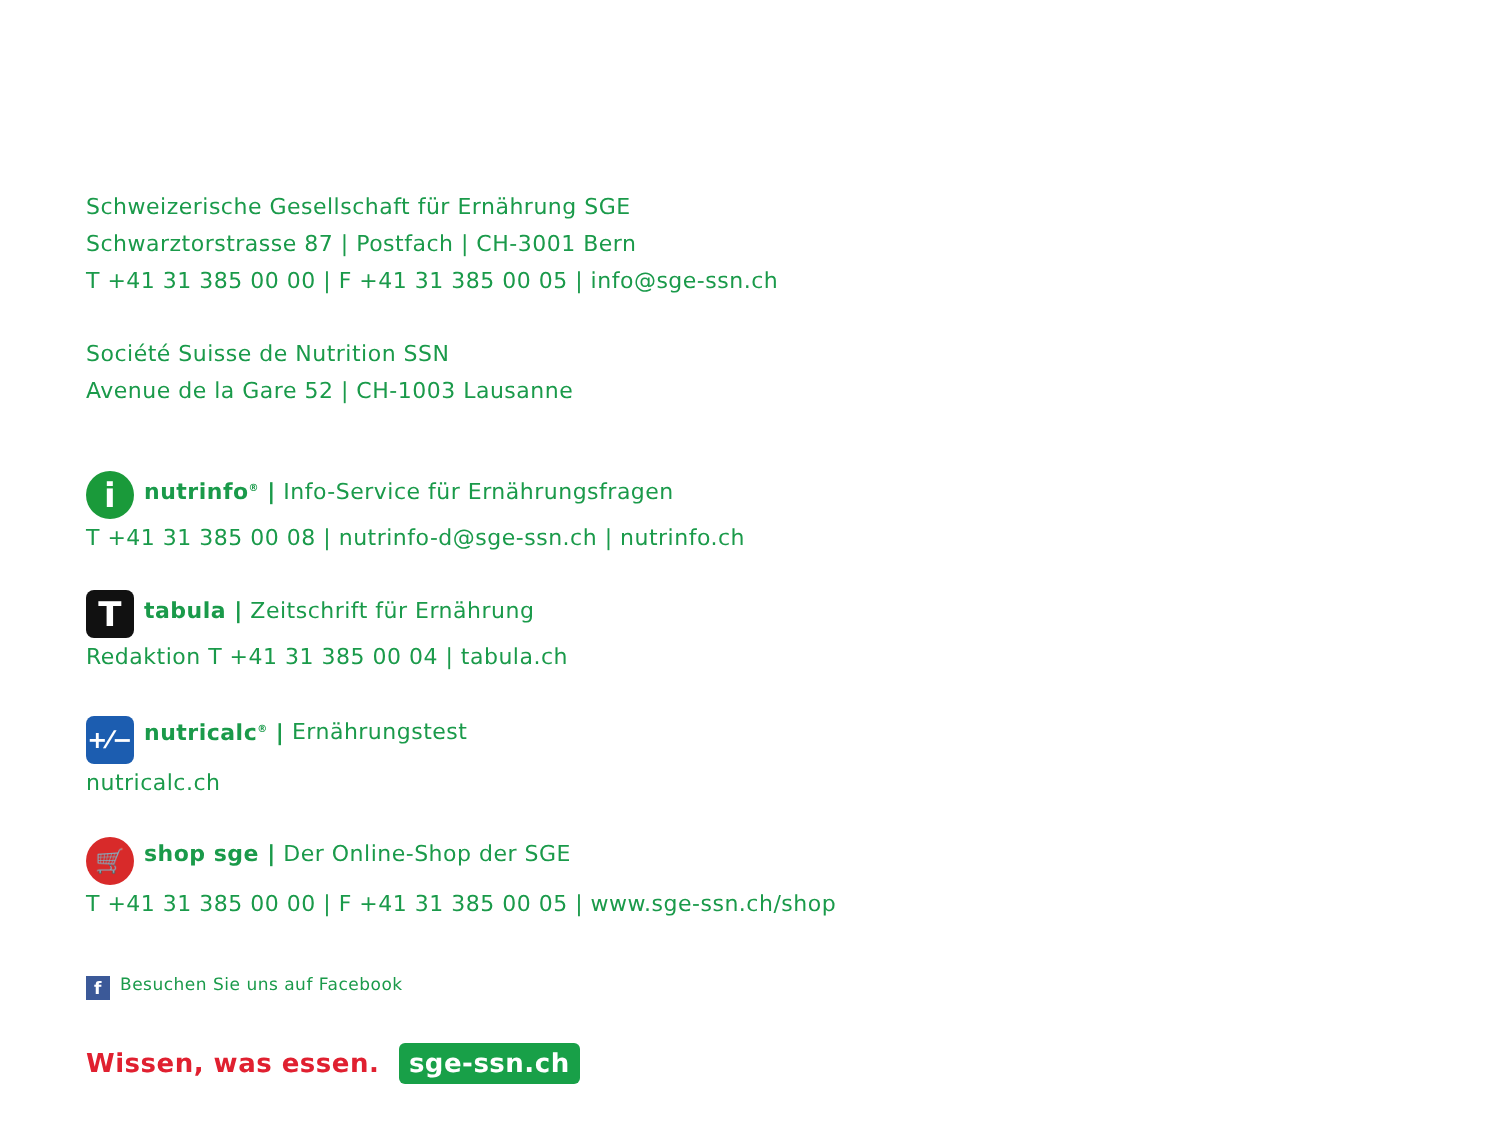Schweizerische Gesellschaft für Ernährung SGE
Schwarztorstrasse 87 | Postfach | CH-3001 Bern
T +41 31 385 00 00 | F +41 31 385 00 05 | info@sge-ssn.ch
Société Suisse de Nutrition SSN
Avenue de la Gare 52 | CH-1003 Lausanne
inutrinfo<sup>®</sup> | Info-Service für Ernährungsfragen
T +41 31 385 00 08 | nutrinfo-d@sge-ssn.ch | nutrinfo.ch
Ttabula | Zeitschrift für Ernährung
Redaktion T +41 31 385 00 04 | tabula.ch
+⁄− nutricalc<sup>®</sup> | Ernährungstest
nutricalc.ch
🛒 shop sge | Der Online-Shop der SGE
T +41 31 385 00 00 | F +41 31 385 00 05 | www.sge-ssn.ch/shop
f Besuchen Sie uns auf Facebook
Wissen, was essen. sge-ssn.ch